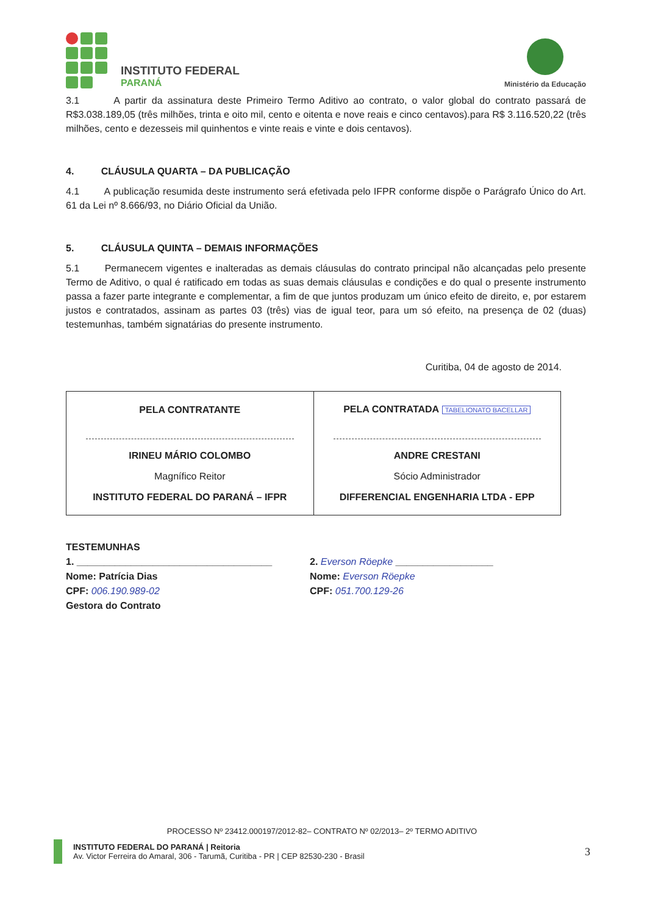INSTITUTO FEDERAL
PARANÁ
Ministério da Educação
3.1 A partir da assinatura deste Primeiro Termo Aditivo ao contrato, o valor global do contrato passará de R$3.038.189,05 (três milhões, trinta e oito mil, cento e oitenta e nove reais e cinco centavos).para R$ 3.116.520,22 (três milhões, cento e dezesseis mil quinhentos e vinte reais e vinte e dois centavos).
4. CLÁUSULA QUARTA – DA PUBLICAÇÃO
4.1 A publicação resumida deste instrumento será efetivada pelo IFPR conforme dispõe o Parágrafo Único do Art. 61 da Lei nº 8.666/93, no Diário Oficial da União.
5. CLÁUSULA QUINTA – DEMAIS INFORMAÇÕES
5.1 Permanecem vigentes e inalteradas as demais cláusulas do contrato principal não alcançadas pelo presente Termo de Aditivo, o qual é ratificado em todas as suas demais cláusulas e condições e do qual o presente instrumento passa a fazer parte integrante e complementar, a fim de que juntos produzam um único efeito de direito, e, por estarem justos e contratados, assinam as partes 03 (três) vias de igual teor, para um só efeito, na presença de 02 (duas) testemunhas, também signatárias do presente instrumento.
Curitiba, 04 de agosto de 2014.
| PELA CONTRATANTE IRINEU MÁRIO COLOMBO Magnífico Reitor INSTITUTO FEDERAL DO PARANÁ – IFPR | PELA CONTRATADA TABELIONATO BACELLAR ANDRE CRESTANI Sócio Administrador DIFFERENCIAL ENGENHARIA LTDA - EPP |
TESTEMUNHAS
1. ____________________________________
Nome: Patrícia Dias
CPF: 006.190.989-02
Gestora do Contrato
2. Everson Röepke __________________
Nome: Everson Röepke
CPF: 051.700.129-26
PROCESSO Nº 23412.000197/2012-82– CONTRATO Nº 02/2013– 2º TERMO ADITIVO
INSTITUTO FEDERAL DO PARANÁ | Reitoria
Av. Victor Ferreira do Amaral, 306 - Tarumã, Curitiba - PR | CEP 82530-230 - Brasil
3